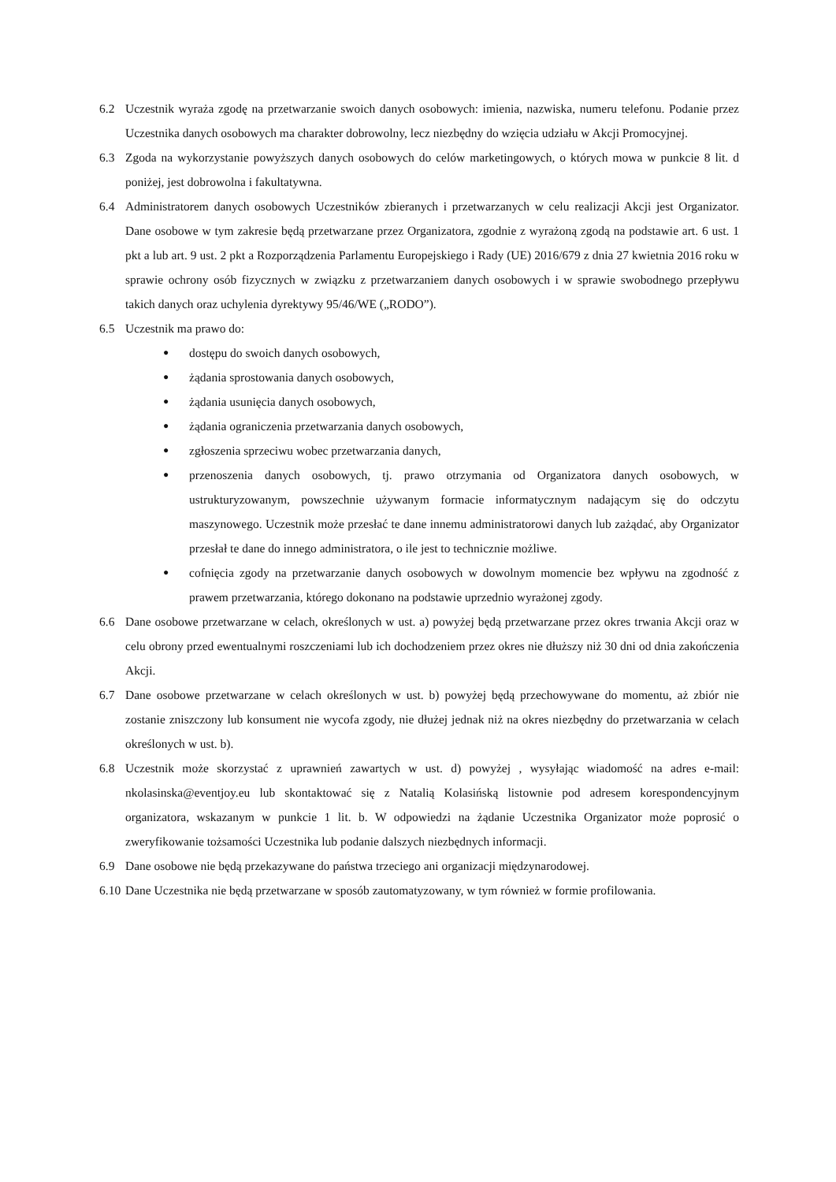6.2 Uczestnik wyraża zgodę na przetwarzanie swoich danych osobowych: imienia, nazwiska, numeru telefonu. Podanie przez Uczestnika danych osobowych ma charakter dobrowolny, lecz niezbędny do wzięcia udziału w Akcji Promocyjnej.
6.3 Zgoda na wykorzystanie powyższych danych osobowych do celów marketingowych, o których mowa w punkcie 8 lit. d poniżej, jest dobrowolna i fakultatywna.
6.4 Administratorem danych osobowych Uczestników zbieranych i przetwarzanych w celu realizacji Akcji jest Organizator. Dane osobowe w tym zakresie będą przetwarzane przez Organizatora, zgodnie z wyrażoną zgodą na podstawie art. 6 ust. 1 pkt a lub art. 9 ust. 2 pkt a Rozporządzenia Parlamentu Europejskiego i Rady (UE) 2016/679 z dnia 27 kwietnia 2016 roku w sprawie ochrony osób fizycznych w związku z przetwarzaniem danych osobowych i w sprawie swobodnego przepływu takich danych oraz uchylenia dyrektywy 95/46/WE („RODO”).
6.5 Uczestnik ma prawo do:
● dostępu do swoich danych osobowych,
● żądania sprostowania danych osobowych,
● żądania usunięcia danych osobowych,
● żądania ograniczenia przetwarzania danych osobowych,
● zgłoszenia sprzeciwu wobec przetwarzania danych,
● przenoszenia danych osobowych, tj. prawo otrzymania od Organizatora danych osobowych, w ustrukturyzowanym, powszechnie używanym formacie informatycznym nadającym się do odczytu maszynowego. Uczestnik może przesłać te dane innemu administratorowi danych lub zażądać, aby Organizator przesłał te dane do innego administratora, o ile jest to technicznie możliwe.
● cofnięcia zgody na przetwarzanie danych osobowych w dowolnym momencie bez wpływu na zgodność z prawem przetwarzania, którego dokonano na podstawie uprzednio wyrażonej zgody.
6.6 Dane osobowe przetwarzane w celach, określonych w ust. a) powyżej będą przetwarzane przez okres trwania Akcji oraz w celu obrony przed ewentualnymi roszczeniami lub ich dochodzeniem przez okres nie dłuższy niż 30 dni od dnia zakończenia Akcji.
6.7 Dane osobowe przetwarzane w celach określonych w ust. b) powyżej będą przechowywane do momentu, aż zbiór nie zostanie zniszczony lub konsument nie wycofa zgody, nie dłużej jednak niż na okres niezbędny do przetwarzania w celach określonych w ust. b).
6.8 Uczestnik może skorzystać z uprawnień zawartych w ust. d) powyżej , wysyłając wiadomość na adres e-mail: nkolasinska@eventjoy.eu lub skontaktować się z Natalią Kolasińską listownie pod adresem korespondencyjnym organizatora, wskazanym w punkcie 1 lit. b. W odpowiedzi na żądanie Uczestnika Organizator może poprosić o zweryfikowanie tożsamości Uczestnika lub podanie dalszych niezbędnych informacji.
6.9 Dane osobowe nie będą przekazywane do państwa trzeciego ani organizacji międzynarodowej.
6.10
Dane Uczestnika nie będą przetwarzane w sposób zautomatyzowany, w tym również w formie profilowania.